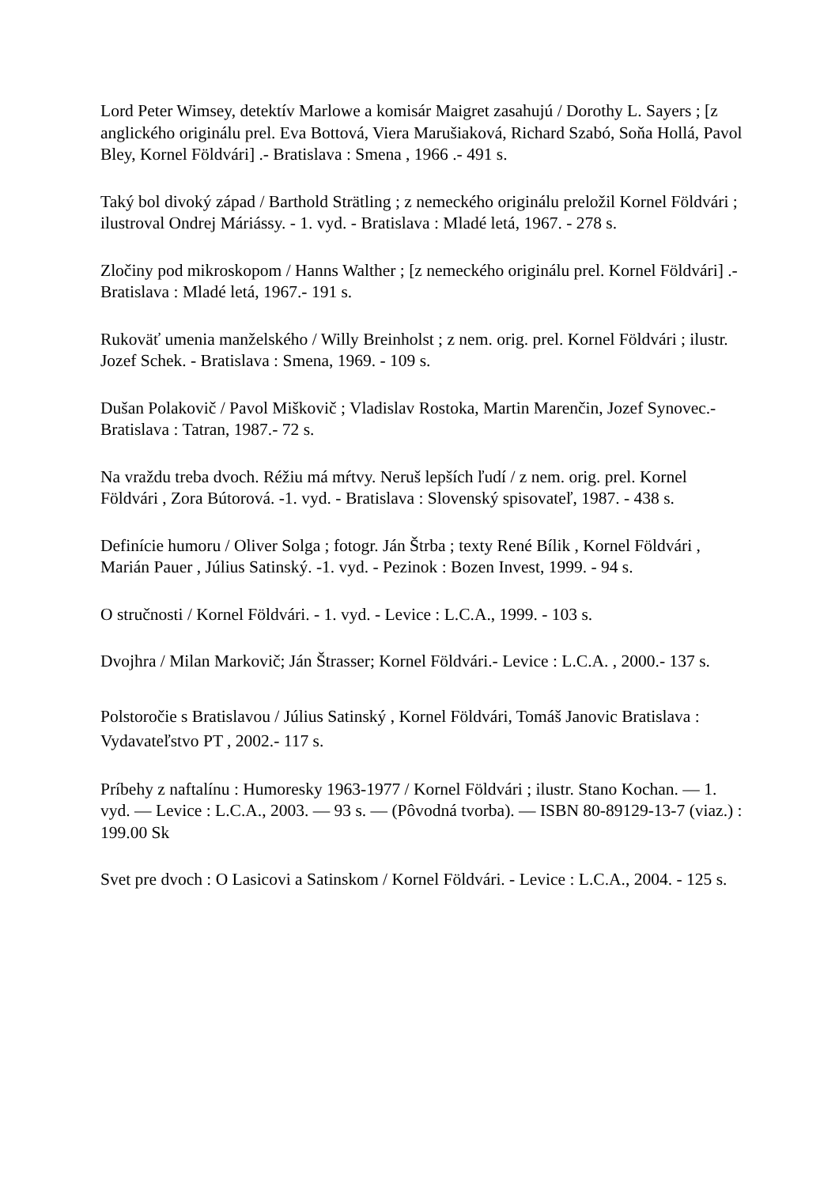Lord Peter Wimsey, detektív Marlowe a komisár Maigret zasahujú / Dorothy L. Sayers ; [z anglického originálu prel. Eva Bottová, Viera Marušiaková, Richard Szabó, Soňa Hollá, Pavol Bley, Kornel Földvári] .- Bratislava : Smena , 1966 .- 491 s.
Taký bol divoký západ / Barthold Strätling ; z nemeckého originálu preložil Kornel Földvári ; ilustroval Ondrej Máriássy. - 1. vyd. - Bratislava : Mladé letá, 1967. - 278 s.
Zločiny pod mikroskopom / Hanns Walther ; [z nemeckého originálu prel. Kornel Földvári] .- Bratislava : Mladé letá, 1967.- 191 s.
Rukoväť umenia manželského / Willy Breinholst ; z nem. orig. prel. Kornel Földvári ; ilustr. Jozef Schek. - Bratislava : Smena, 1969. - 109 s.
Dušan Polakovič / Pavol Miškovič ; Vladislav Rostoka, Martin Marenčin, Jozef Synovec.- Bratislava : Tatran, 1987.- 72 s.
Na vraždu treba dvoch. Réžiu má mŕtvy. Neruš lepších ľudí / z nem. orig. prel. Kornel Földvári , Zora Bútorová. -1. vyd. - Bratislava : Slovenský spisovateľ, 1987. - 438 s.
Definície humoru / Oliver Solga ; fotogr. Ján Štrba ; texty René Bílik , Kornel Földvári , Marián Pauer , Július Satinský. -1. vyd. - Pezinok : Bozen Invest, 1999. - 94 s.
O stručnosti / Kornel Földvári. - 1. vyd. - Levice : L.C.A., 1999. - 103 s.
Dvojhra / Milan Markovič; Ján Štrasser; Kornel Földvári.- Levice : L.C.A. , 2000.- 137 s.
Polstoročie s Bratislavou / Július Satinský , Kornel Földvári, Tomáš Janovic Bratislava : Vydavateľstvo PT , 2002.- 117 s.
Príbehy z naftalínu : Humoresky 1963-1977 / Kornel Földvári ; ilustr. Stano Kochan. — 1. vyd. — Levice : L.C.A., 2003. — 93 s. — (Pôvodná tvorba). — ISBN 80-89129-13-7 (viaz.) : 199.00 Sk
Svet pre dvoch : O Lasicovi a Satinskom / Kornel Földvári. - Levice : L.C.A., 2004. - 125 s.